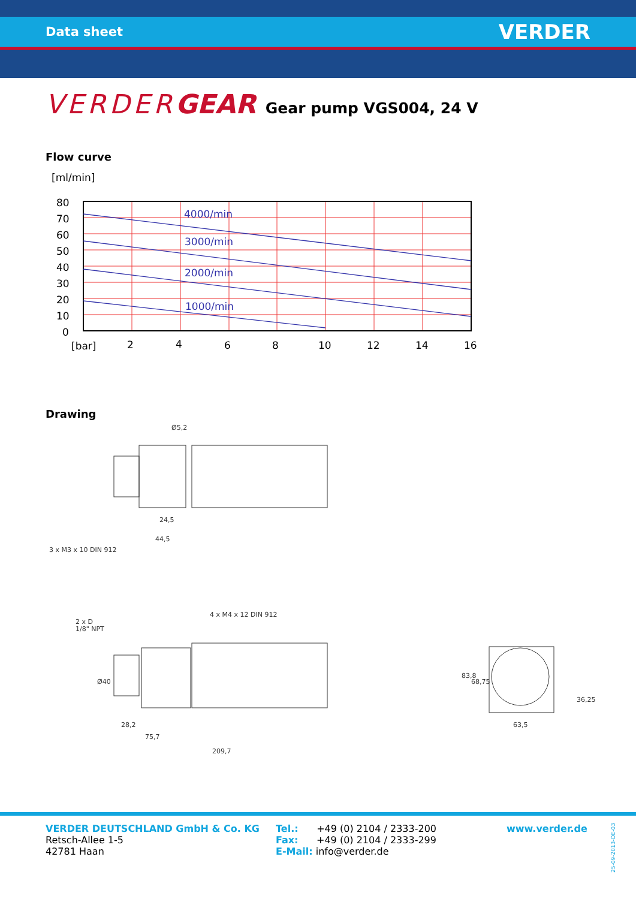Data sheet VERDER
VERDERGEAR Gear pump VGS004, 24 V
Flow curve
[ml/min]
4000/min
3000/min
2000/min
1000/min
80
70
60
50
40
30
20
10
0
[bar]
2
4
6
8
10
12
14
16
Drawing
Ø5,2
24,5
44,5
3 x M3 x 10 DIN 912
2 x D
1/8" NPT
4 x M4 x 12 DIN 912
28,2
75,7
209,7
Ø40
83,8
68,75
36,25
63,5
VERDER DEUTSCHLAND GmbH & Co. KG
Retsch-Allee 1-5
42781 Haan
Tel.: +49 (0) 2104 / 2333-200
Fax: +49 (0) 2104 / 2333-299
E-Mail: info@verder.de
www.verder.de
25-09-2013-DE-03